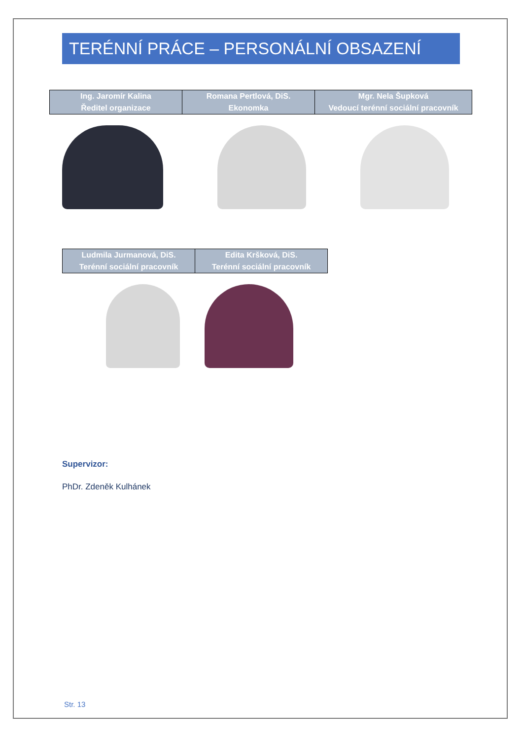TERÉNNÍ PRÁCE – PERSONÁLNÍ OBSAZENÍ
| Ing. Jaromír Kalina Ředitel organizace | Romana Pertlová, DiS. Ekonomka | Mgr. Nela Šupková Vedoucí terénní sociální pracovník |
| --- | --- | --- |
| Ludmila Jurmanová, DiS. Terénní sociální pracovník | Edita Kršková, DiS. Terénní sociální pracovník |
| --- | --- |
Supervizor:
PhDr. Zdeněk Kulhánek
Str. 13